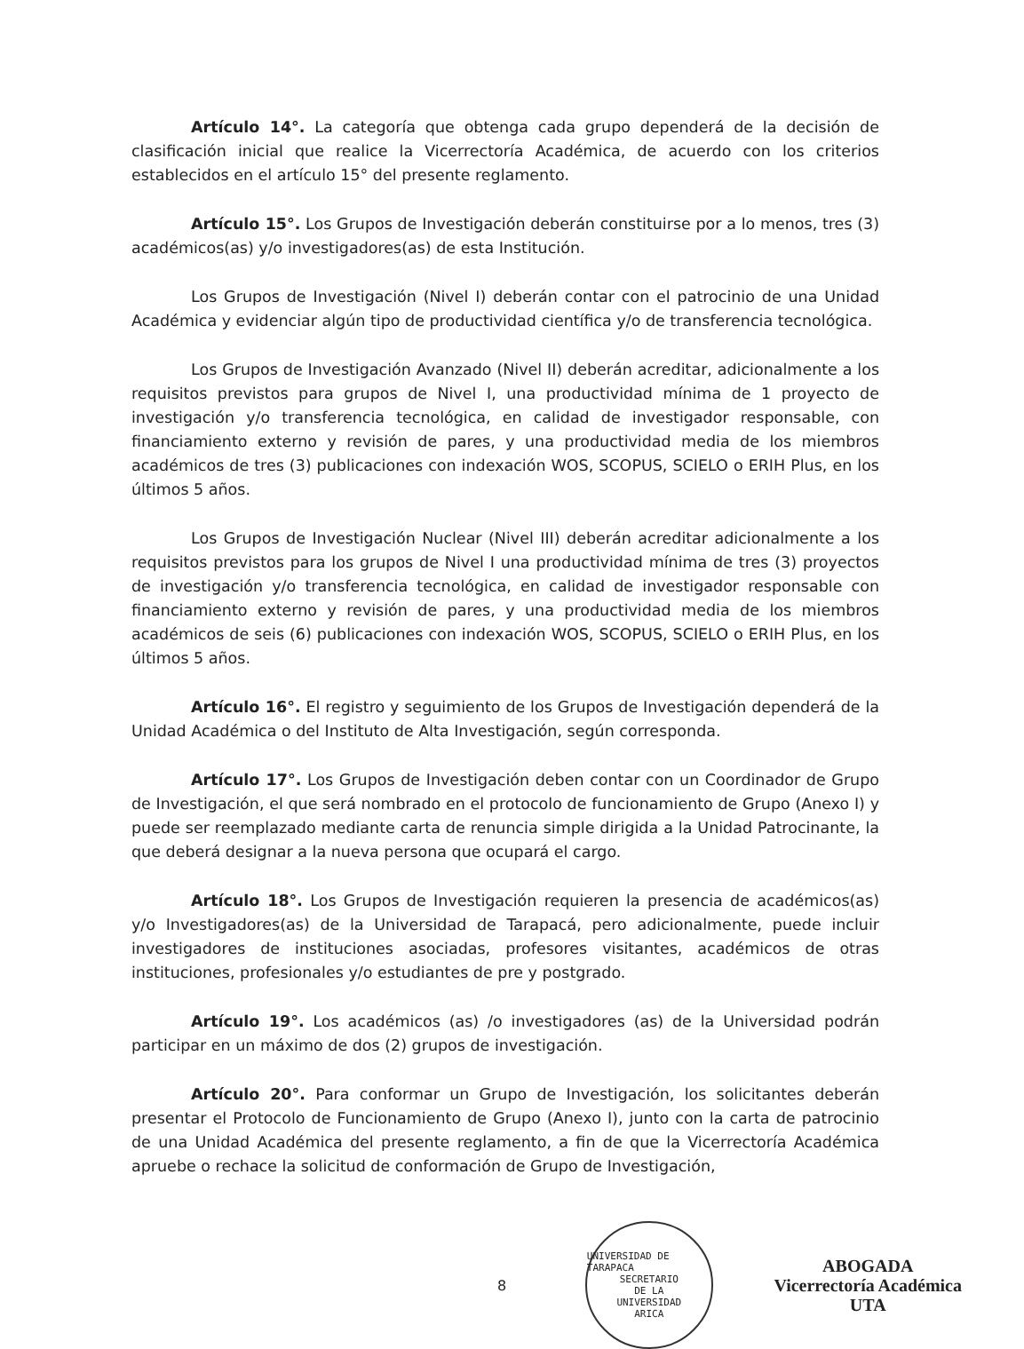Artículo 14°. La categoría que obtenga cada grupo dependerá de la decisión de clasificación inicial que realice la Vicerrectoría Académica, de acuerdo con los criterios establecidos en el artículo 15° del presente reglamento.
Artículo 15°. Los Grupos de Investigación deberán constituirse por a lo menos, tres (3) académicos(as) y/o investigadores(as) de esta Institución.
Los Grupos de Investigación (Nivel I) deberán contar con el patrocinio de una Unidad Académica y evidenciar algún tipo de productividad científica y/o de transferencia tecnológica.
Los Grupos de Investigación Avanzado (Nivel II) deberán acreditar, adicionalmente a los requisitos previstos para grupos de Nivel I, una productividad mínima de 1 proyecto de investigación y/o transferencia tecnológica, en calidad de investigador responsable, con financiamiento externo y revisión de pares, y una productividad media de los miembros académicos de tres (3) publicaciones con indexación WOS, SCOPUS, SCIELO o ERIH Plus, en los últimos 5 años.
Los Grupos de Investigación Nuclear (Nivel III) deberán acreditar adicionalmente a los requisitos previstos para los grupos de Nivel I una productividad mínima de tres (3) proyectos de investigación y/o transferencia tecnológica, en calidad de investigador responsable con financiamiento externo y revisión de pares, y una productividad media de los miembros académicos de seis (6) publicaciones con indexación WOS, SCOPUS, SCIELO o ERIH Plus, en los últimos 5 años.
Artículo 16°. El registro y seguimiento de los Grupos de Investigación dependerá de la Unidad Académica o del Instituto de Alta Investigación, según corresponda.
Artículo 17°. Los Grupos de Investigación deben contar con un Coordinador de Grupo de Investigación, el que será nombrado en el protocolo de funcionamiento de Grupo (Anexo I) y puede ser reemplazado mediante carta de renuncia simple dirigida a la Unidad Patrocinante, la que deberá designar a la nueva persona que ocupará el cargo.
Artículo 18°. Los Grupos de Investigación requieren la presencia de académicos(as) y/o Investigadores(as) de la Universidad de Tarapacá, pero adicionalmente, puede incluir investigadores de instituciones asociadas, profesores visitantes, académicos de otras instituciones, profesionales y/o estudiantes de pre y postgrado.
Artículo 19°. Los académicos (as) /o investigadores (as) de la Universidad podrán participar en un máximo de dos (2) grupos de investigación.
Artículo 20°. Para conformar un Grupo de Investigación, los solicitantes deberán presentar el Protocolo de Funcionamiento de Grupo (Anexo I), junto con la carta de patrocinio de una Unidad Académica del presente reglamento, a fin de que la Vicerrectoría Académica apruebe o rechace la solicitud de conformación de Grupo de Investigación,
8
UNIVERSIDAD DE TARAPACA
SECRETARIO
DE LA
UNIVERSIDAD
ARICA
ABOGADA
Vicerrectoría Académica
UTA